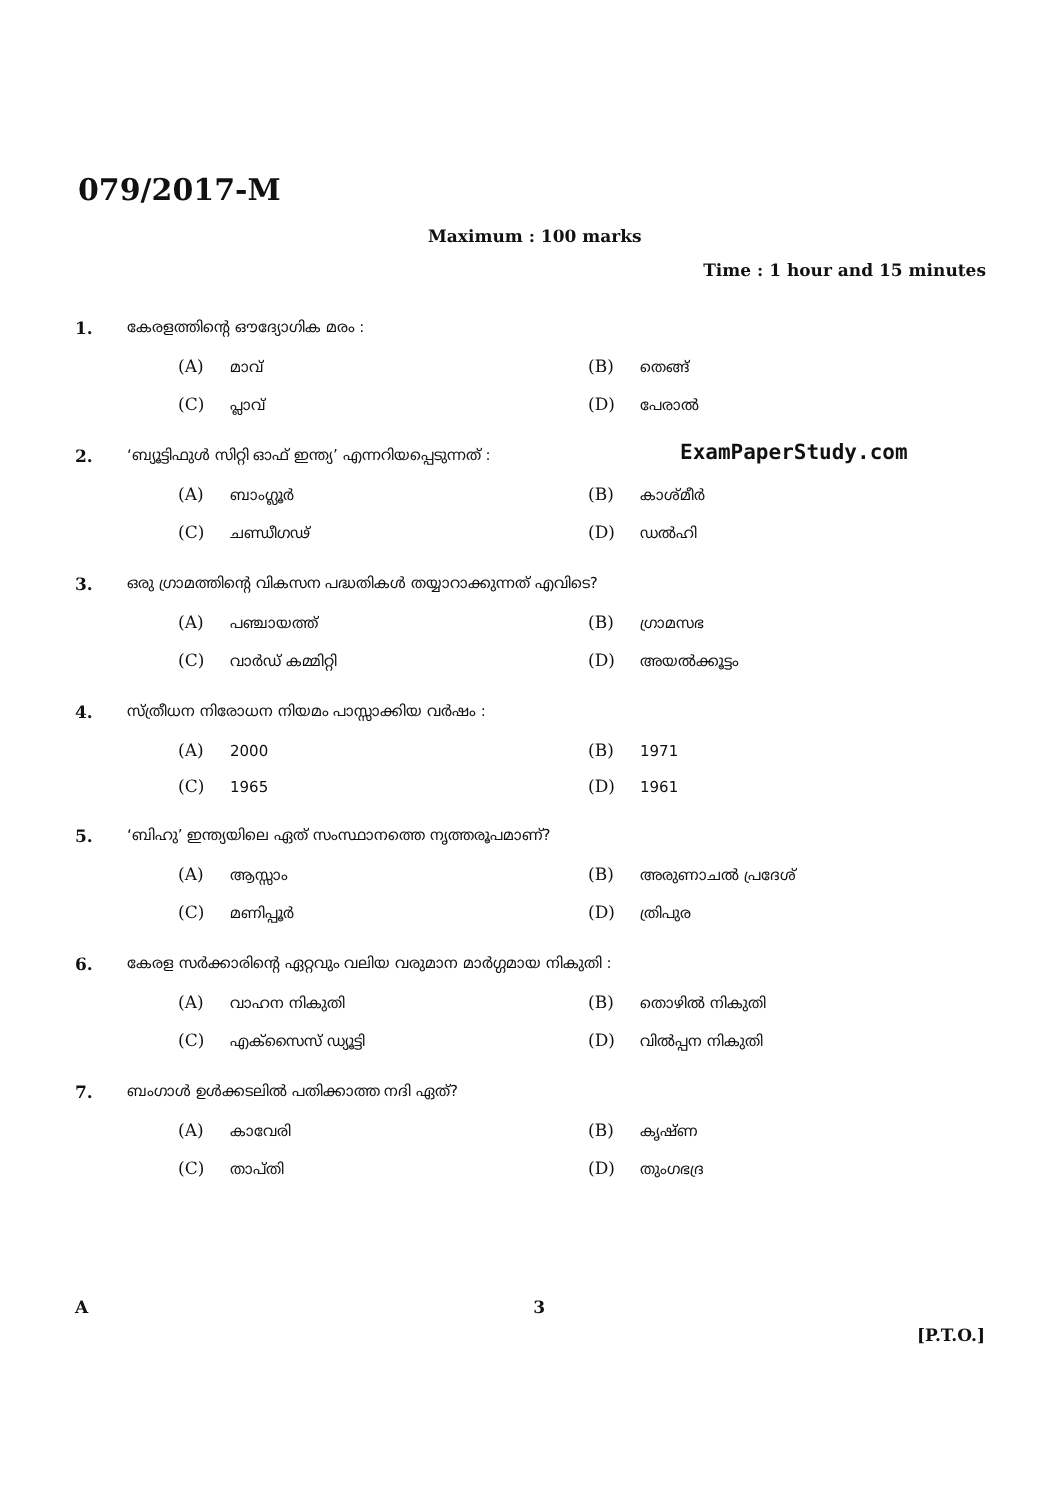079/2017-M
Maximum : 100 marks
Time : 1 hour and 15 minutes
ExamPaperStudy.com
1. കേരളത്തിന്റെ ഔദ്യോഗിക മരം :
(A) മാവ്
(B) തെങ്ങ്
(C) പ്ലാവ്
(D) പേരാൽ
2. ‘ബ്യൂട്ടിഫുൾ സിറ്റി ഓഫ് ഇന്ത്യ’ എന്നറിയപ്പെടുന്നത് :
(A) ബാംഗ്ലൂർ
(B) കാശ്മീർ
(C) ചണ്ഡീഗഢ്
(D) ഡൽഹി
3. ഒരു ഗ്രാമത്തിന്റെ വികസന പദ്ധതികൾ തയ്യാറാക്കുന്നത് എവിടെ?
(A) പഞ്ചായത്ത്
(B) ഗ്രാമസഭ
(C) വാർഡ് കമ്മിറ്റി
(D) അയൽക്കൂട്ടം
4. സ്ത്രീധന നിരോധന നിയമം പാസ്സാക്കിയ വർഷം :
(A) 2000
(B) 1971
(C) 1965
(D) 1961
5. ‘ബിഹു’ ഇന്ത്യയിലെ ഏത് സംസ്ഥാനത്തെ നൃത്തരൂപമാണ്?
(A) ആസ്സാം
(B) അരുണാചൽ പ്രദേശ്
(C) മണിപ്പൂർ
(D) ത്രിപുര
6. കേരള സർക്കാരിന്റെ ഏറ്റവും വലിയ വരുമാന മാർഗ്ഗമായ നികുതി :
(A) വാഹന നികുതി
(B) തൊഴിൽ നികുതി
(C) എക്സൈസ് ഡ്യൂട്ടി
(D) വിൽപ്പന നികുതി
7. ബംഗാൾ ഉൾക്കടലിൽ പതിക്കാത്ത നദി ഏത്?
(A) കാവേരി
(B) കൃഷ്ണ
(C) താപ്തി
(D) തുംഗഭദ്ര
A 3
[P.T.O.]